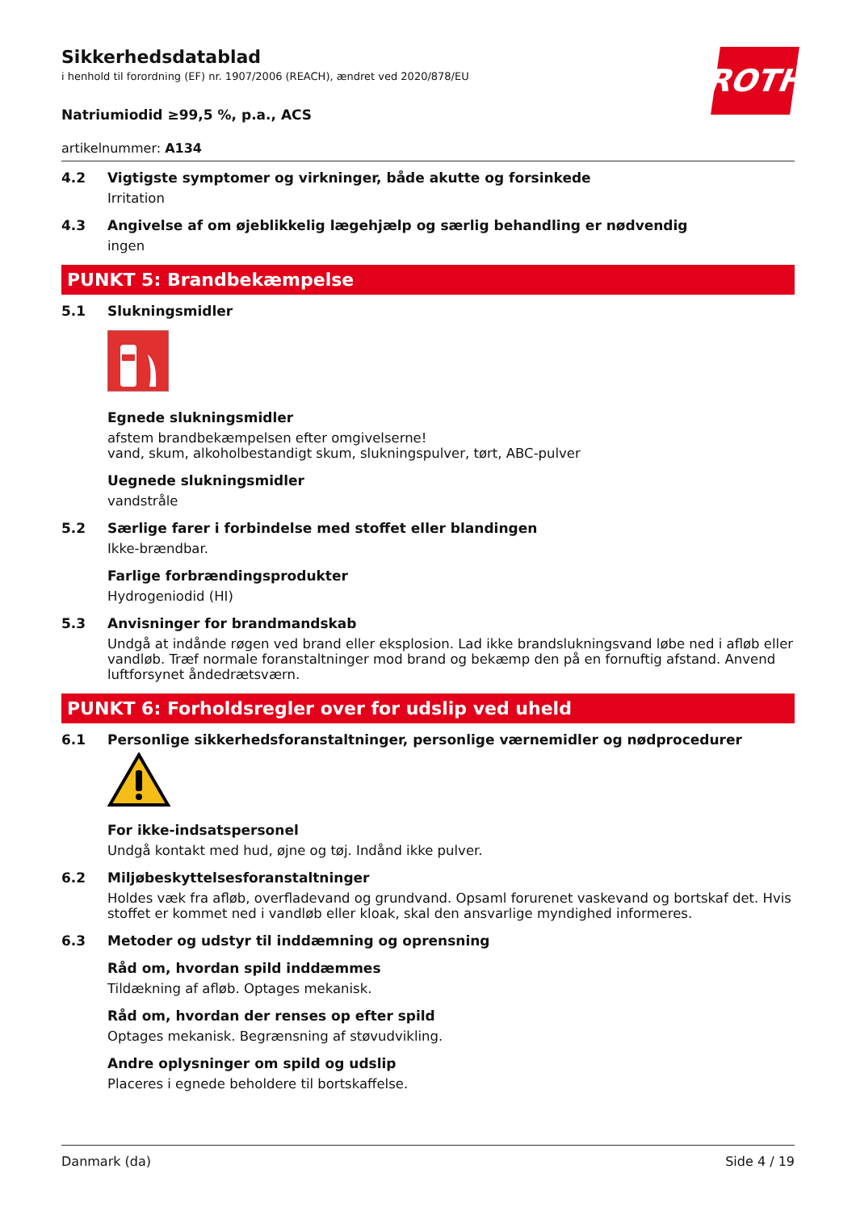ROTH
Sikkerhedsdatablad
i henhold til forordning (EF) nr. 1907/2006 (REACH), ændret ved 2020/878/EU
Natriumiodid ≥99,5 %, p.a., ACS
artikelnummer: A134
4.2 Vigtigste symptomer og virkninger, både akutte og forsinkede
Irritation
4.3 Angivelse af om øjeblikkelig lægehjælp og særlig behandling er nødvendig
ingen
PUNKT 5: Brandbekæmpelse
5.1 Slukningsmidler
Egnede slukningsmidler
afstem brandbekæmpelsen efter omgivelserne!
vand, skum, alkoholbestandigt skum, slukningspulver, tørt, ABC-pulver
Uegnede slukningsmidler
vandstråle
5.2 Særlige farer i forbindelse med stoffet eller blandingen
Ikke-brændbar.
Farlige forbrændingsprodukter
Hydrogeniodid (HI)
5.3 Anvisninger for brandmandskab
Undgå at indånde røgen ved brand eller eksplosion. Lad ikke brandslukningsvand løbe ned i afløb eller vandløb. Træf normale foranstaltninger mod brand og bekæmp den på en fornuftig afstand. Anvend luftforsynet åndedrætsværn.
PUNKT 6: Forholdsregler over for udslip ved uheld
6.1 Personlige sikkerhedsforanstaltninger, personlige værnemidler og nødprocedurer
For ikke-indsatspersonel
Undgå kontakt med hud, øjne og tøj. Indånd ikke pulver.
6.2 Miljøbeskyttelsesforanstaltninger
Holdes væk fra afløb, overfladevand og grundvand. Opsaml forurenet vaskevand og bortskaf det. Hvis stoffet er kommet ned i vandløb eller kloak, skal den ansvarlige myndighed informeres.
6.3 Metoder og udstyr til inddæmning og oprensning
Råd om, hvordan spild inddæmmes
Tildækning af afløb. Optages mekanisk.
Råd om, hvordan der renses op efter spild
Optages mekanisk. Begrænsning af støvudvikling.
Andre oplysninger om spild og udslip
Placeres i egnede beholdere til bortskaffelse.
Danmark (da) Side 4 / 19